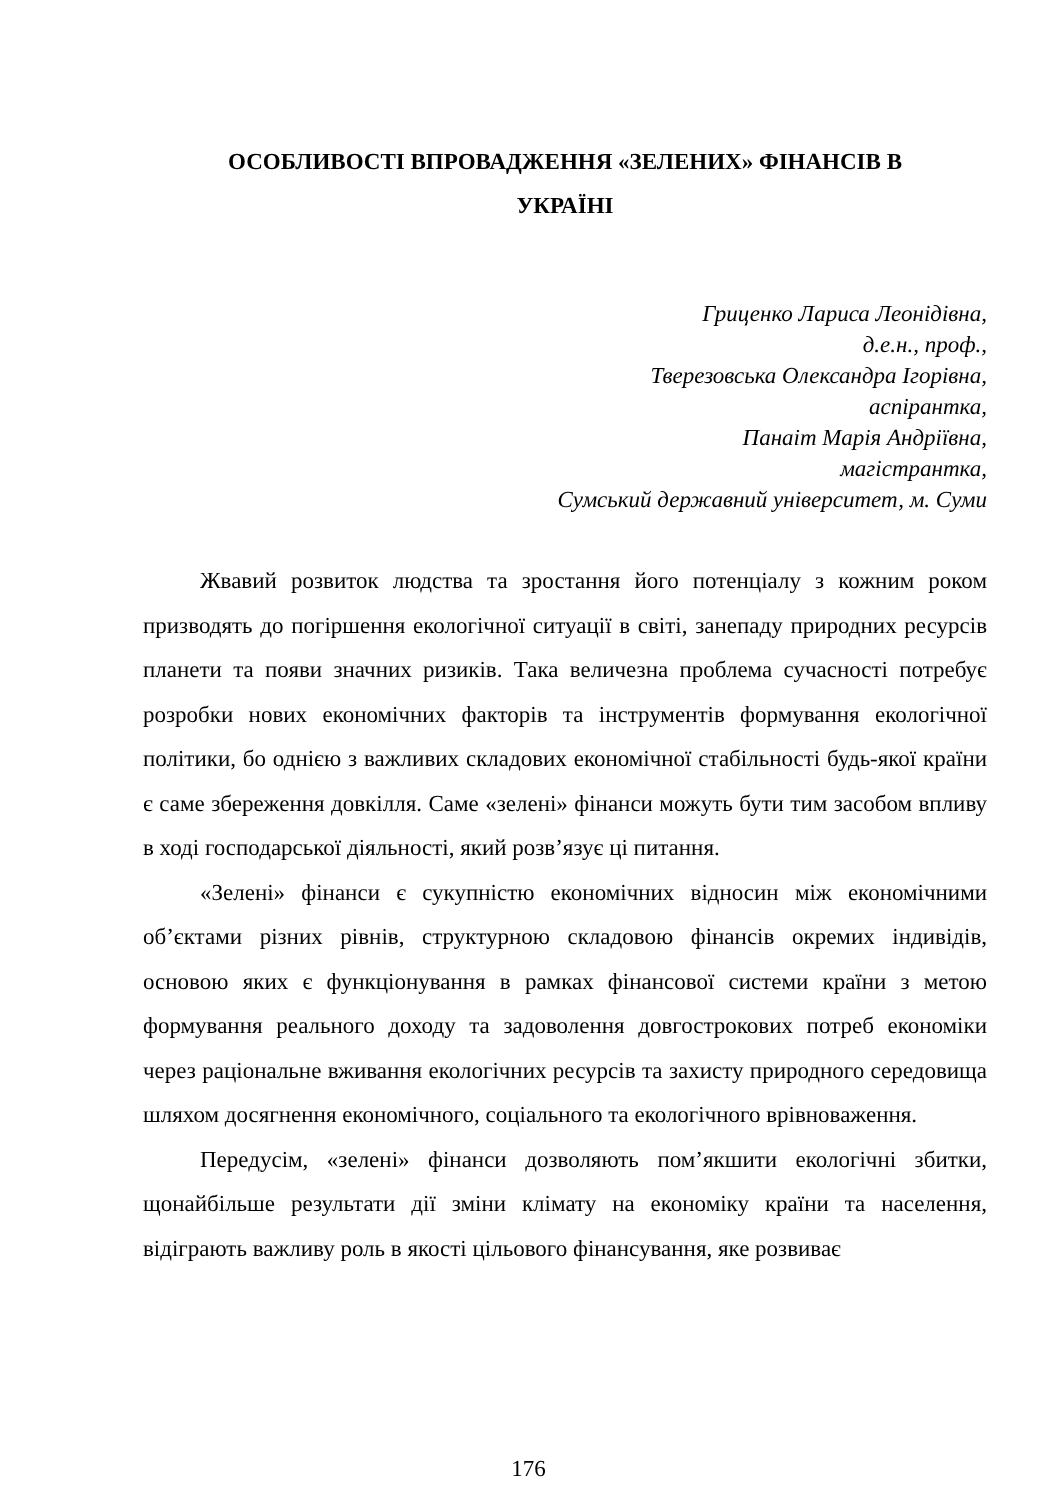ОСОБЛИВОСТІ ВПРОВАДЖЕННЯ «ЗЕЛЕНИХ» ФІНАНСІВ В
УКРАЇНІ
Гриценко Лариса Леонідівна,
д.е.н., проф.,
Тверезовська Олександра Ігорівна,
аспірантка,
Панаіт Марія Андріївна,
магістрантка,
Сумський державний університет, м. Суми
Жвавий розвиток людства та зростання його потенціалу з кожним роком призводять до погіршення екологічної ситуації в світі, занепаду природних ресурсів планети та появи значних ризиків. Така величезна проблема сучасності потребує розробки нових економічних факторів та інструментів формування екологічної політики, бо однією з важливих складових економічної стабільності будь-якої країни є саме збереження довкілля. Саме «зелені» фінанси можуть бути тим засобом впливу в ході господарської діяльності, який розв’язує ці питання.
«Зелені» фінанси є сукупністю економічних відносин між економічними об’єктами різних рівнів, структурною складовою фінансів окремих індивідів, основою яких є функціонування в рамках фінансової системи країни з метою формування реального доходу та задоволення довгострокових потреб економіки через раціональне вживання екологічних ресурсів та захисту природного середовища шляхом досягнення економічного, соціального та екологічного врівноваження.
Передусім, «зелені» фінанси дозволяють пом’якшити екологічні збитки, щонайбільше результати дії зміни клімату на економіку країни та населення, відіграють важливу роль в якості цільового фінансування, яке розвиває
176